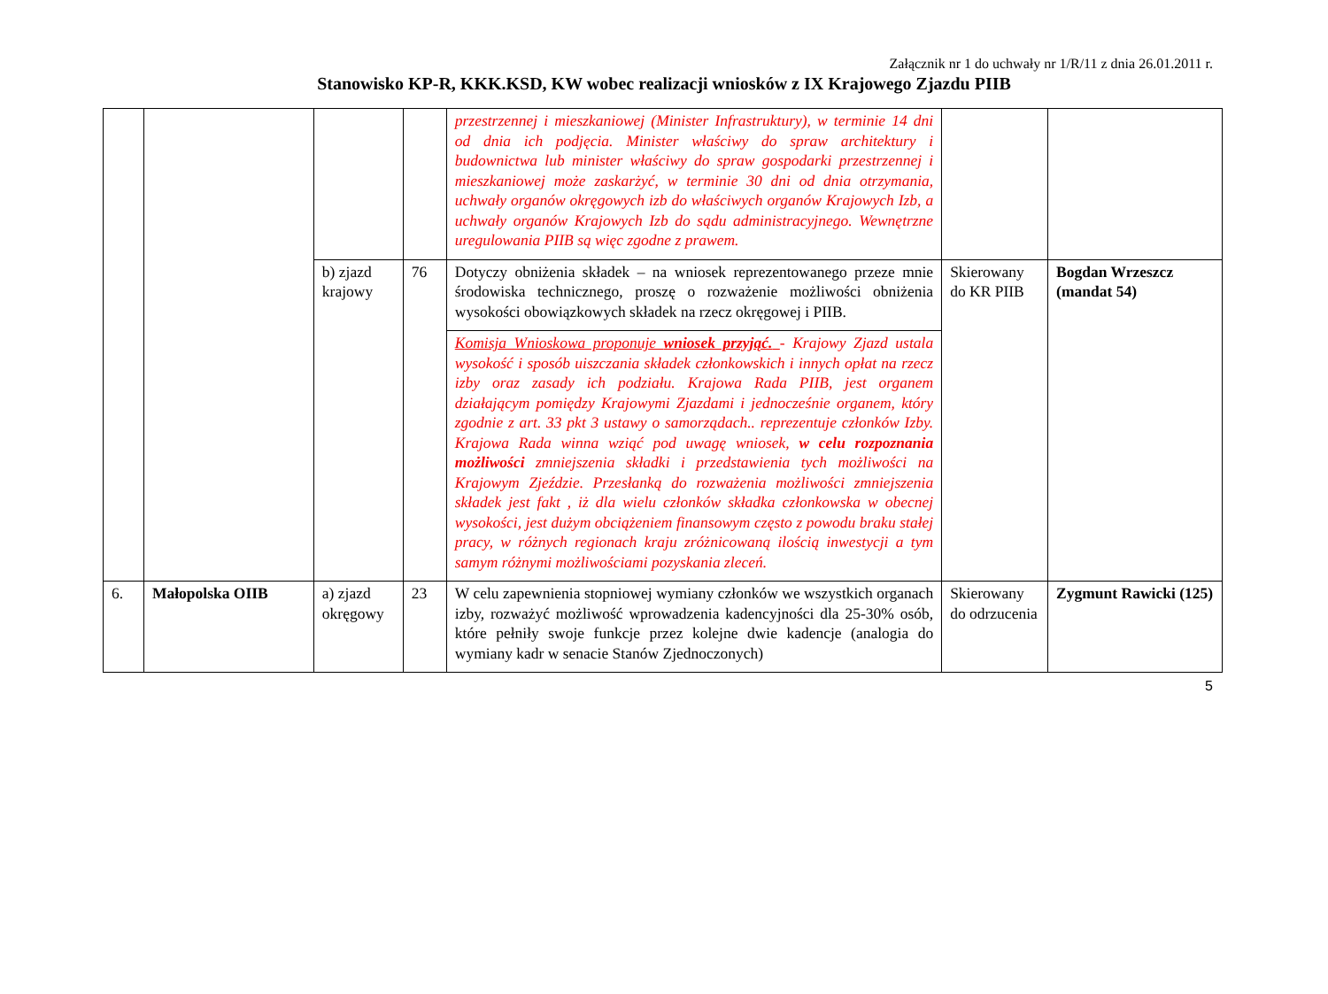Załącznik nr 1 do uchwały nr 1/R/11 z dnia 26.01.2011 r.
Stanowisko KP-R, KKK.KSD, KW wobec realizacji wniosków z IX Krajowego Zjazdu PIIB
| | | | | przestrzennej i mieszkaniowej (Minister Infrastruktury), w terminie 14 dni od dnia ich podjęcia. Minister właściwy do spraw architektury i budownictwa lub minister właściwy do spraw gospodarki przestrzennej i mieszkaniowej może zaskarżyć, w terminie 30 dni od dnia otrzymania, uchwały organów okręgowych izb do właściwych organów Krajowych Izb, a uchwały organów Krajowych Izb do sądu administracyjnego. Wewnętrzne uregulowania PIIB są więc zgodne z prawem. | | |
| | | b) zjazd krajowy | 76 | Dotyczy obniżenia składek – na wniosek reprezentowanego przeze mnie środowiska technicznego, proszę o rozważenie możliwości obniżenia wysokości obowiązkowych składek na rzecz okręgowej i PIIB. | Skierowany do KR PIIB | Bogdan Wrzeszcz (mandat 54) |
| | | | | Komisja Wnioskowa proponuje wniosek przyjąć. - Krajowy Zjazd ustala wysokość i sposób uiszczania składek członkowskich i innych opłat na rzecz izby oraz zasady ich podziału. Krajowa Rada PIIB, jest organem działającym pomiędzy Krajowymi Zjazdami i jednocześnie organem, który zgodnie z art. 33 pkt 3 ustawy o samorządach.. reprezentuje członków Izby. Krajowa Rada winna wziąć pod uwagę wniosek, w celu rozpoznania możliwości zmniejszenia składki i przedstawienia tych możliwości na Krajowym Zjeździe. Przesłanką do rozważenia możliwości zmniejszenia składek jest fakt , iż dla wielu członków składka członkowska w obecnej wysokości, jest dużym obciążeniem finansowym często z powodu braku stałej pracy, w różnych regionach kraju zróżnicowaną ilością inwestycji a tym samym różnymi możliwościami pozyskania zleceń. | | |
| 6. | Małopolska OIIB | a) zjazd okręgowy | 23 | W celu zapewnienia stopniowej wymiany członków we wszystkich organach izby, rozważyć możliwość wprowadzenia kadencyjności dla 25-30% osób, które pełniły swoje funkcje przez kolejne dwie kadencje (analogia do wymiany kadr w senacie Stanów Zjednoczonych) | Skierowany do odrzucenia | Zygmunt Rawicki (125) |
5